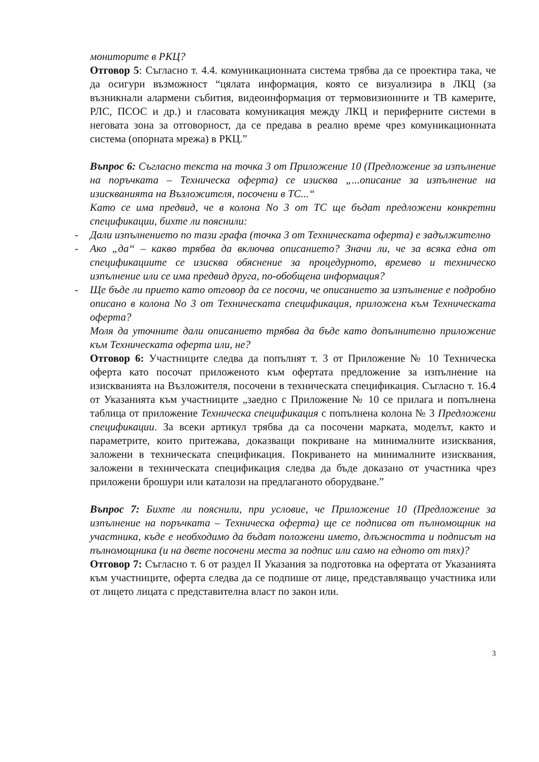мониторите в РКЦ?
Отговор 5: Съгласно т. 4.4. комуникационната система трябва да се проектира така, че да осигури възможност “цялата информация, която се визуализира в ЛКЦ (за възникнали алармени събития, видеоинформация от термовизионните и ТВ камерите, РЛС, ПСОС и др.) и гласовата комуникация между ЛКЦ и периферните системи в неговата зона за отговорност, да се предава в реално време чрез комуникационната система (опорната мрежа) в РКЦ.”
Въпрос 6: Съгласно текста на точка 3 от Приложение 10 (Предложение за изпълнение на поръчката – Техническа оферта) се изисква „...описание за изпълнение на изискванията на Възложителя, посочени в ТС...“
Като се има предвид, че в колона No 3 от ТС ще бъдат предложени конкретни спецификации, бихте ли пояснили:
- Дали изпълнението по тази графа (точка 3 от Техническата оферта) е задължително
- Ако „да“ – какво трябва да включва описанието? Значи ли, че за всяка една от спецификациите се изисква обяснение за процедурното, времево и техническо изпълнение или се има предвид друга, по-обобщена информация?
- Ще бъде ли прието като отговор да се посочи, че описанието за изпълнение е подробно описано в колона No 3 от Техническата спецификация, приложена към Техническата оферта?
Моля да уточните дали описанието трябва да бъде като допълнително приложение към Техническата оферта или, не?
Отговор 6: Участниците следва да попълнят т. 3 от Приложение № 10 Техническа оферта като посочат приложеното към офертата предложение за изпълнение на изискванията на Възложителя, посочени в техническата спецификация. Съгласно т. 16.4 от Указанията към участниците „заедно с Приложение № 10 се прилага и попълнена таблица от приложение Техническа спецификация с попълнена колона № 3 Предложени спецификации. За всеки артикул трябва да са посочени марката, моделът, както и параметрите, които притежава, доказващи покриване на минималните изисквания, заложени в техническата спецификация. Покриването на минималните изисквания, заложени в техническата спецификация следва да бъде доказано от участника чрез приложени брошури или каталози на предлаганото оборудване.”
Въпрос 7: Бихте ли пояснили, при условие, че Приложение 10 (Предложение за изпълнение на поръчката – Техническа оферта) ще се подписва от пълномощник на участника, къде е необходимо да бъдат положени името, длъжността и подписът на пълномощника (и на двете посочени места за подпис или само на едното от тях)?
Отговор 7: Съгласно т. 6 от раздел II Указания за подготовка на офертата от Указанията към участниците, оферта следва да се подпише от лице, представляващо участника или от лицето лицата с представителна власт по закон или.
3